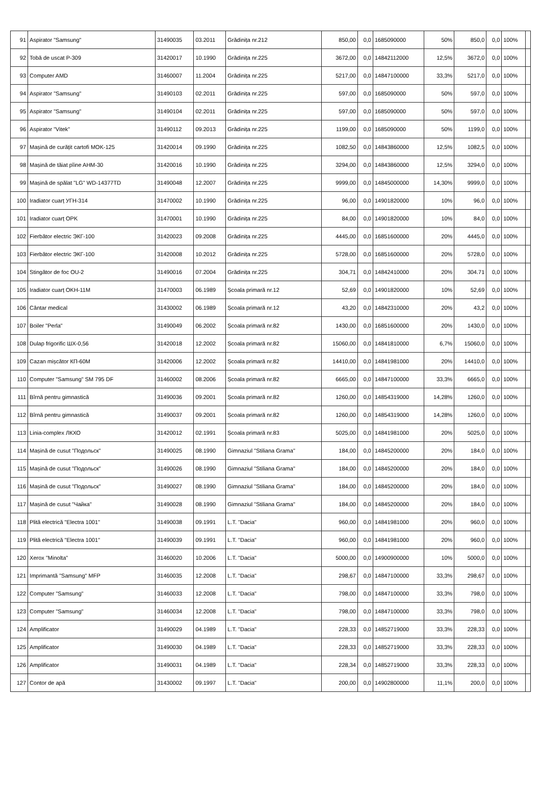| 91 | Aspirator "Samsung" | 31490035 | 03.2011 | Grădinița nr.212 | 850,00 | 0,0 | 1685090000 | 50% | 850,0 | 0,0 | 100% | |
| 92 | Tobă de uscat P-309 | 31420017 | 10.1990 | Grădinița nr.225 | 3672,00 | 0,0 | 14842112000 | 12,5% | 3672,0 | 0,0 | 100% | |
| 93 | Computer AMD | 31460007 | 11.2004 | Grădinița nr.225 | 5217,00 | 0,0 | 14847100000 | 33,3% | 5217,0 | 0,0 | 100% | |
| 94 | Aspirator "Samsung" | 31490103 | 02.2011 | Grădinița nr.225 | 597,00 | 0,0 | 1685090000 | 50% | 597,0 | 0,0 | 100% | |
| 95 | Aspirator "Samsung" | 31490104 | 02.2011 | Grădinița nr.225 | 597,00 | 0,0 | 1685090000 | 50% | 597,0 | 0,0 | 100% | |
| 96 | Aspirator "Vitek" | 31490112 | 09.2013 | Grădinița nr.225 | 1199,00 | 0,0 | 1685090000 | 50% | 1199,0 | 0,0 | 100% | |
| 97 | Mașină de curățit cartofi MOK-125 | 31420014 | 09.1990 | Grădinița nr.225 | 1082,50 | 0,0 | 14843860000 | 12,5% | 1082,5 | 0,0 | 100% | |
| 98 | Mașină de tăiat pîine AHM-30 | 31420016 | 10.1990 | Grădinița nr.225 | 3294,00 | 0,0 | 14843860000 | 12,5% | 3294,0 | 0,0 | 100% | |
| 99 | Mașină de spălat "LG" WD-14377TD | 31490048 | 12.2007 | Grădinița nr.225 | 9999,00 | 0,0 | 14845000000 | 14,30% | 9999,0 | 0,0 | 100% | |
| 100 | Iradiator cuarț УГН-314 | 31470002 | 10.1990 | Grădinița nr.225 | 96,00 | 0,0 | 14901820000 | 10% | 96,0 | 0,0 | 100% | |
| 101 | Iradiator cuarț OPK | 31470001 | 10.1990 | Grădinița nr.225 | 84,00 | 0,0 | 14901820000 | 10% | 84,0 | 0,0 | 100% | |
| 102 | Fierbător electric ЭКГ-100 | 31420023 | 09.2008 | Grădinița nr.225 | 4445,00 | 0,0 | 16851600000 | 20% | 4445,0 | 0,0 | 100% | |
| 103 | Fierbător electric ЭКГ-100 | 31420008 | 10.2012 | Grădinița nr.225 | 5728,00 | 0,0 | 16851600000 | 20% | 5728,0 | 0,0 | 100% | |
| 104 | Stingător de foc OU-2 | 31490016 | 07.2004 | Grădinița nr.225 | 304,71 | 0,0 | 14842410000 | 20% | 304.71 | 0,0 | 100% | |
| 105 | Iradiator cuarț OKH-11M | 31470003 | 06.1989 | Școala primară nr.12 | 52,69 | 0,0 | 14901820000 | 10% | 52,69 | 0,0 | 100% | |
| 106 | Cântar medical | 31430002 | 06.1989 | Școala primară nr.12 | 43,20 | 0,0 | 14842310000 | 20% | 43,2 | 0,0 | 100% | |
| 107 | Boiler "Perla" | 31490049 | 06.2002 | Școala primară nr.82 | 1430,00 | 0,0 | 16851600000 | 20% | 1430,0 | 0,0 | 100% | |
| 108 | Dulap frigorific ШХ-0,56 | 31420018 | 12.2002 | Școala primară nr.82 | 15060,00 | 0,0 | 14841810000 | 6,7% | 15060,0 | 0,0 | 100% | |
| 109 | Cazan mișcător КП-60М | 31420006 | 12.2002 | Școala primară nr.82 | 14410,00 | 0,0 | 14841981000 | 20% | 14410,0 | 0,0 | 100% | |
| 110 | Computer "Samsung" SM 795 DF | 31460002 | 08.2006 | Școala primară nr.82 | 6665,00 | 0,0 | 14847100000 | 33,3% | 6665,0 | 0,0 | 100% | |
| 111 | Bîrnă pentru gimnastică | 31490036 | 09.2001 | Școala primară nr.82 | 1260,00 | 0,0 | 14854319000 | 14,28% | 1260,0 | 0,0 | 100% | |
| 112 | Bîrnă pentru gimnastică | 31490037 | 09.2001 | Școala primară nr.82 | 1260,00 | 0,0 | 14854319000 | 14,28% | 1260,0 | 0,0 | 100% | |
| 113 | Linia-complex ЛКХО | 31420012 | 02.1991 | Școala primară nr.83 | 5025,00 | 0,0 | 14841981000 | 20% | 5025,0 | 0,0 | 100% | |
| 114 | Mașină de cusut "Подольск" | 31490025 | 08.1990 | Gimnaziul "Stiliana Grama" | 184,00 | 0,0 | 14845200000 | 20% | 184,0 | 0,0 | 100% | |
| 115 | Mașină de cusut "Подольск" | 31490026 | 08.1990 | Gimnaziul "Stiliana Grama" | 184,00 | 0,0 | 14845200000 | 20% | 184,0 | 0,0 | 100% | |
| 116 | Mașină de cusut "Подольск" | 31490027 | 08.1990 | Gimnaziul "Stiliana Grama" | 184,00 | 0,0 | 14845200000 | 20% | 184,0 | 0,0 | 100% | |
| 117 | Mașină de cusut "Чайка" | 31490028 | 08.1990 | Gimnaziul "Stiliana Grama" | 184,00 | 0,0 | 14845200000 | 20% | 184,0 | 0,0 | 100% | |
| 118 | Plită electrică "Electra 1001" | 31490038 | 09.1991 | L.T. "Dacia" | 960,00 | 0,0 | 14841981000 | 20% | 960,0 | 0,0 | 100% | |
| 119 | Plită electrică "Electra 1001" | 31490039 | 09.1991 | L.T. "Dacia" | 960,00 | 0,0 | 14841981000 | 20% | 960,0 | 0,0 | 100% | |
| 120 | Xerox "Minolta" | 31460020 | 10.2006 | L.T. "Dacia" | 5000,00 | 0,0 | 14900900000 | 10% | 5000,0 | 0,0 | 100% | |
| 121 | Imprimantă "Samsung" MFP | 31460035 | 12.2008 | L.T. "Dacia" | 298,67 | 0,0 | 14847100000 | 33,3% | 298,67 | 0,0 | 100% | |
| 122 | Computer "Samsung" | 31460033 | 12.2008 | L.T. "Dacia" | 798,00 | 0,0 | 14847100000 | 33,3% | 798,0 | 0,0 | 100% | |
| 123 | Computer "Samsung" | 31460034 | 12.2008 | L.T. "Dacia" | 798,00 | 0,0 | 14847100000 | 33,3% | 798,0 | 0,0 | 100% | |
| 124 | Amplificator | 31490029 | 04.1989 | L.T. "Dacia" | 228,33 | 0,0 | 14852719000 | 33,3% | 228,33 | 0,0 | 100% | |
| 125 | Amplificator | 31490030 | 04.1989 | L.T. "Dacia" | 228,33 | 0,0 | 14852719000 | 33,3% | 228,33 | 0,0 | 100% | |
| 126 | Amplificator | 31490031 | 04.1989 | L.T. "Dacia" | 228,34 | 0,0 | 14852719000 | 33,3% | 228,33 | 0,0 | 100% | |
| 127 | Contor de apă | 31430002 | 09.1997 | L.T. "Dacia" | 200,00 | 0,0 | 14902800000 | 11,1% | 200,0 | 0,0 | 100% | |